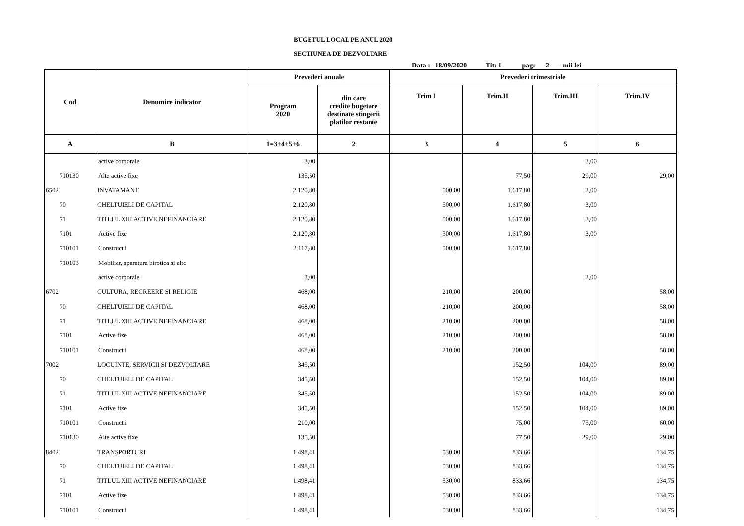BUGETUL LOCAL PE ANUL 2020
SECTIUNEA DE DEZVOLTARE
Data : 18/09/2020 Tit: 1 pag: 2 - mii lei-
| Cod | Denumire indicator | Prevederi anuale | | Prevederi trimestriale | | | |
| --- | --- | --- | --- | --- | --- | --- | --- |
| | | Program 2020 | din care credite bugetare destinate stingerii platilor restante | Trim I | Trim.II | Trim.III | Trim.IV |
| A | B | 1=3+4+5+6 | 2 | 3 | 4 | 5 | 6 |
| | active corporale | 3,00 | | | | 3,00 | |
| 710130 | Alte active fixe | 135,50 | | | 77,50 | 29,00 | 29,00 |
| 6502 | INVATAMANT | 2.120,80 | | 500,00 | 1.617,80 | 3,00 | |
| 70 | CHELTUIELI DE CAPITAL | 2.120,80 | | 500,00 | 1.617,80 | 3,00 | |
| 71 | TITLUL XIII ACTIVE NEFINANCIARE | 2.120,80 | | 500,00 | 1.617,80 | 3,00 | |
| 7101 | Active fixe | 2.120,80 | | 500,00 | 1.617,80 | 3,00 | |
| 710101 | Constructii | 2.117,80 | | 500,00 | 1.617,80 | | |
| 710103 | Mobilier, aparatura birotica si alte | | | | | | |
| | active corporale | 3,00 | | | | 3,00 | |
| 6702 | CULTURA, RECREERE SI RELIGIE | 468,00 | | 210,00 | 200,00 | | 58,00 |
| 70 | CHELTUIELI DE CAPITAL | 468,00 | | 210,00 | 200,00 | | 58,00 |
| 71 | TITLUL XIII ACTIVE NEFINANCIARE | 468,00 | | 210,00 | 200,00 | | 58,00 |
| 7101 | Active fixe | 468,00 | | 210,00 | 200,00 | | 58,00 |
| 710101 | Constructii | 468,00 | | 210,00 | 200,00 | | 58,00 |
| 7002 | LOCUINTE, SERVICII SI DEZVOLTARE | 345,50 | | | 152,50 | 104,00 | 89,00 |
| 70 | CHELTUIELI DE CAPITAL | 345,50 | | | 152,50 | 104,00 | 89,00 |
| 71 | TITLUL XIII ACTIVE NEFINANCIARE | 345,50 | | | 152,50 | 104,00 | 89,00 |
| 7101 | Active fixe | 345,50 | | | 152,50 | 104,00 | 89,00 |
| 710101 | Constructii | 210,00 | | | 75,00 | 75,00 | 60,00 |
| 710130 | Alte active fixe | 135,50 | | | 77,50 | 29,00 | 29,00 |
| 8402 | TRANSPORTURI | 1.498,41 | | 530,00 | 833,66 | | 134,75 |
| 70 | CHELTUIELI DE CAPITAL | 1.498,41 | | 530,00 | 833,66 | | 134,75 |
| 71 | TITLUL XIII ACTIVE NEFINANCIARE | 1.498,41 | | 530,00 | 833,66 | | 134,75 |
| 7101 | Active fixe | 1.498,41 | | 530,00 | 833,66 | | 134,75 |
| 710101 | Constructii | 1.498,41 | | 530,00 | 833,66 | | 134,75 |